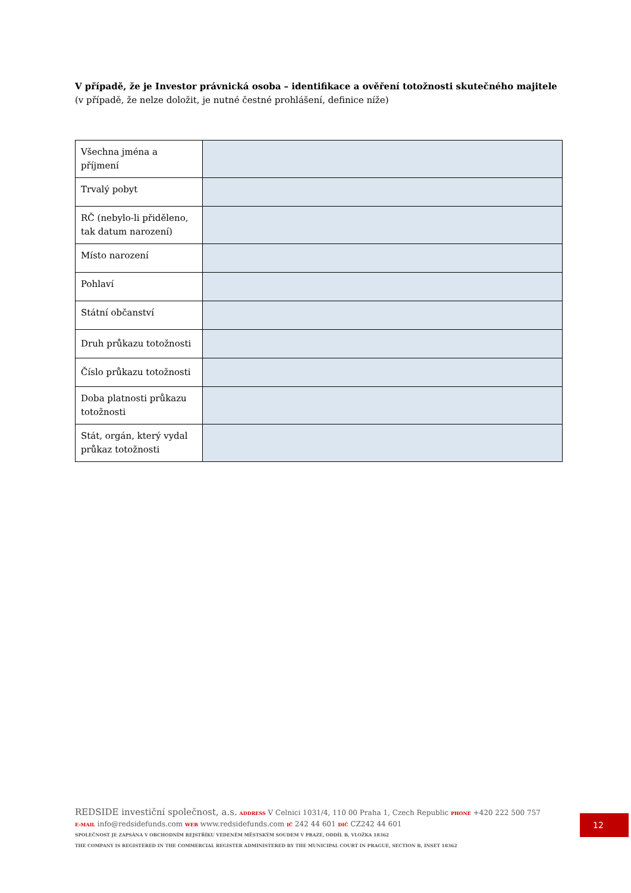V případě, že je Investor právnická osoba – identifikace a ověření totožnosti skutečného majitele (v případě, že nelze doložit, je nutné čestné prohlášení, definice níže)
| Všechna jména a příjmení | |
| Trvalý pobyt | |
| RČ (nebylo-li přiděleno, tak datum narození) | |
| Místo narození | |
| Pohlaví | |
| Státní občanství | |
| Druh průkazu totožnosti | |
| Číslo průkazu totožnosti | |
| Doba platnosti průkazu totožnosti | |
| Stát, orgán, který vydal průkaz totožnosti | |
REDSIDE investiční společnost, a.s. ADDRESS V Celnici 1031/4, 110 00 Praha 1, Czech Republic PHONE +420 222 500 757
E-MAIL info@redsidefunds.com WEB www.redsidefunds.com IČ 242 44 601 DIČ CZ242 44 601
SPOLEČNOST JE ZAPSÁNA V OBCHODNÍM REJSTŘÍKU VEDENÉM MĚSTSKÝM SOUDEM V PRAZE, ODDÍL B, VLOŽKA 18362
THE COMPANY IS REGISTERED IN THE COMMERCIAL REGISTER ADMINISTERED BY THE MUNICIPAL COURT IN PRAGUE, SECTION B, INSET 18362
12